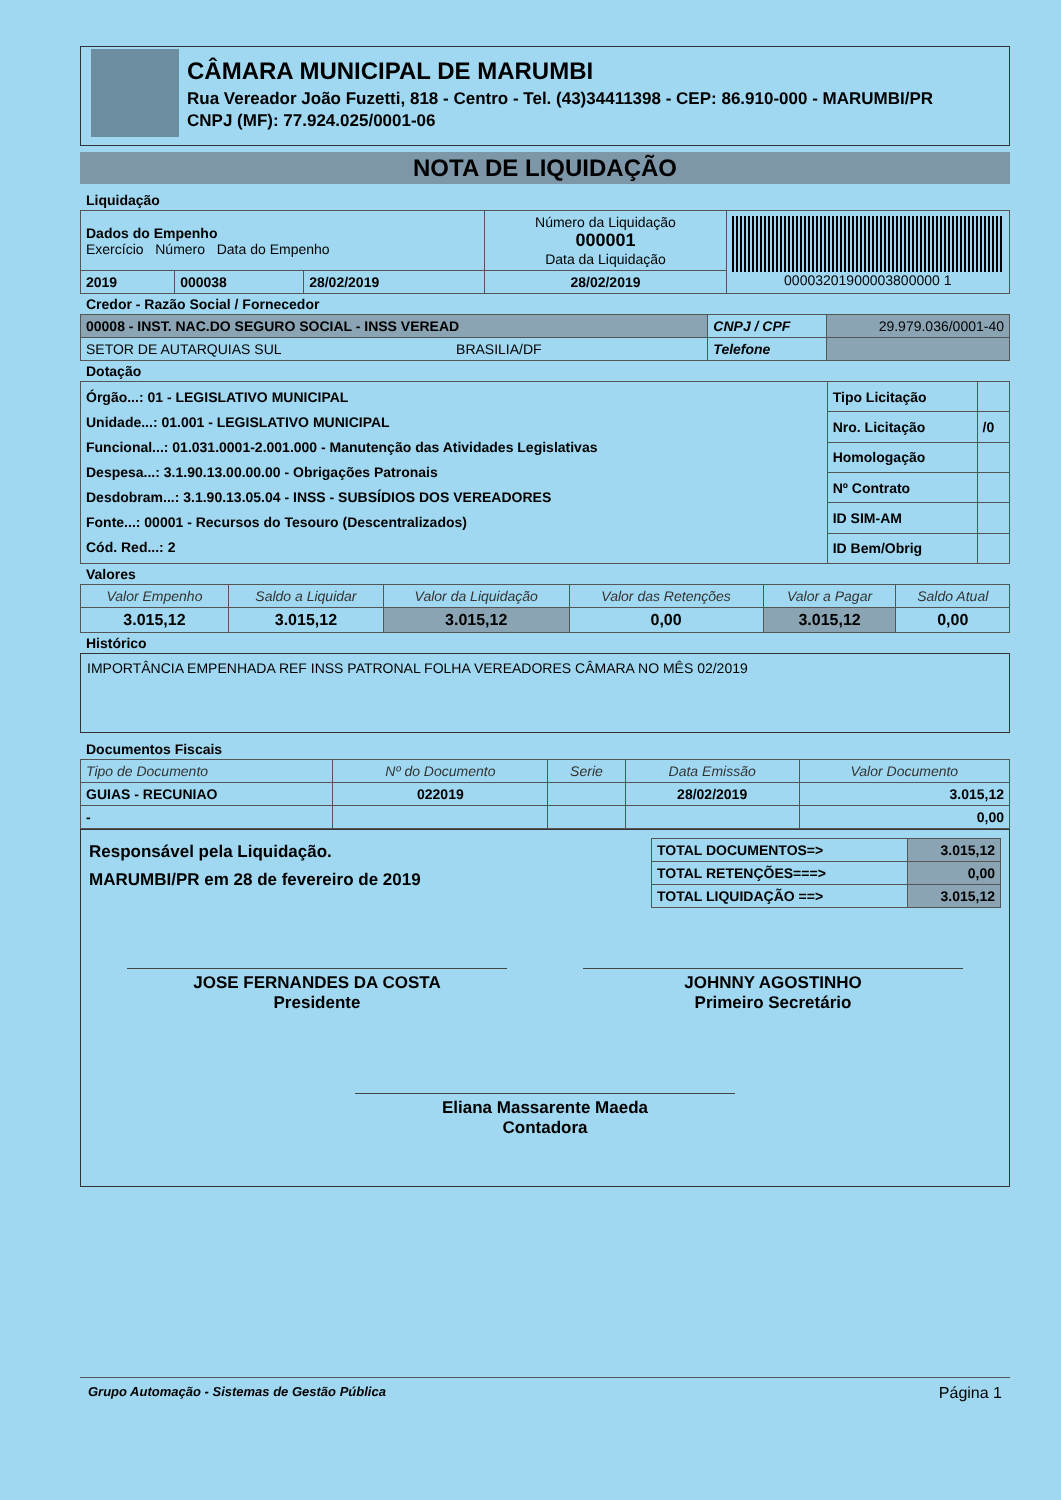CÂMARA MUNICIPAL DE MARUMBI
Rua Vereador João Fuzetti, 818 - Centro - Tel. (43)34411398 - CEP: 86.910-000 - MARUMBI/PR
CNPJ (MF): 77.924.025/0001-06
NOTA DE LIQUIDAÇÃO
Liquidação
| Dados do Empenho Exercício Número Data do Empenho | | | Número da Liquidação 000001 Data da Liquidação | 00003201900003800000 1 |
| 2019 | 000038 | 28/02/2019 | 28/02/2019 | |
Credor - Razão Social / Fornecedor
| 00008 - INST. NAC.DO SEGURO SOCIAL - INSS VEREAD | CNPJ / CPF | 29.979.036/0001-40 |
| SETOR DE AUTARQUIAS SUL BRASILIA/DF | Telefone | |
Dotação
| Órgão...: 01 - LEGISLATIVO MUNICIPAL Unidade...: 01.001 - LEGISLATIVO MUNICIPAL Funcional...: 01.031.0001-2.001.000 - Manutenção das Atividades Legislativas Despesa...: 3.1.90.13.00.00.00 - Obrigações Patronais Desdobram...: 3.1.90.13.05.04 - INSS - SUBSÍDIOS DOS VEREADORES Fonte...: 00001 - Recursos do Tesouro (Descentralizados) Cód. Red...: 2 | Tipo Licitação | |
| | Nro. Licitação | /0 |
| | Homologação | |
| | Nº Contrato | |
| | ID SIM-AM | |
| | ID Bem/Obrig | |
Valores
| Valor Empenho | Saldo a Liquidar | Valor da Liquidação | Valor das Retenções | Valor a Pagar | Saldo Atual |
| --- | --- | --- | --- | --- | --- |
| 3.015,12 | 3.015,12 | 3.015,12 | 0,00 | 3.015,12 | 0,00 |
Histórico
IMPORTÂNCIA EMPENHADA REF INSS PATRONAL FOLHA VEREADORES CÂMARA NO MÊS 02/2019
Documentos Fiscais
| Tipo de Documento | Nº do Documento | Serie | Data Emissão | Valor Documento |
| --- | --- | --- | --- | --- |
| GUIAS - RECUNIAO | 022019 | | 28/02/2019 | 3.015,12 |
| - | | | | 0,00 |
Responsável pela Liquidação.
MARUMBI/PR em 28 de fevereiro de 2019
| TOTAL DOCUMENTOS=> | 3.015,12 |
| TOTAL RETENÇÕES===> | 0,00 |
| TOTAL LIQUIDAÇÃO ==> | 3.015,12 |
JOSE FERNANDES DA COSTA
Presidente
JOHNNY AGOSTINHO
Primeiro Secretário
Eliana Massarente Maeda
Contadora
Grupo Automação - Sistemas de Gestão Pública Página 1